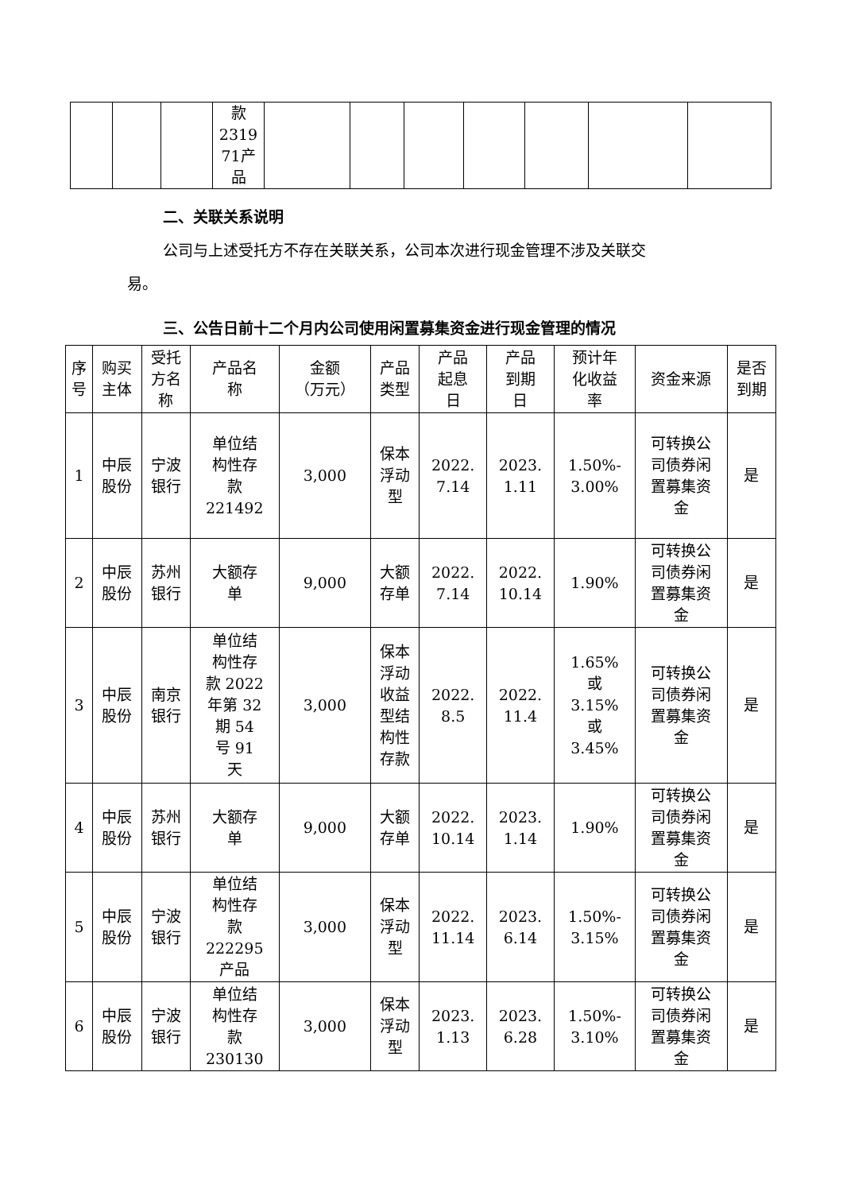| | | | 款 2319 71产 品 | | | | | | | |
二、关联关系说明
公司与上述受托方不存在关联关系，公司本次进行现金管理不涉及关联交
易。
三、公告日前十二个月内公司使用闲置募集资金进行现金管理的情况
| 序 号 | 购买 主体 | 受托 方名 称 | 产品名 称 | 金额 （万元） | 产品 类型 | 产品 起息 日 | 产品 到期 日 | 预计年 化收益 率 | 资金来源 | 是否 到期 |
| --- | --- | --- | --- | --- | --- | --- | --- | --- | --- | --- |
| 1 | 中辰 股份 | 宁波 银行 | 单位结 构性存 款 221492 | 3,000 | 保本 浮动 型 | 2022. 7.14 | 2023. 1.11 | 1.50%- 3.00% | 可转换公 司债券闲 置募集资 金 | 是 |
| 2 | 中辰 股份 | 苏州 银行 | 大额存 单 | 9,000 | 大额 存单 | 2022. 7.14 | 2022. 10.14 | 1.90% | 可转换公 司债券闲 置募集资 金 | 是 |
| 3 | 中辰 股份 | 南京 银行 | 单位结 构性存 款 2022 年第 32 期 54 号 91 天 | 3,000 | 保本 浮动 收益 型结 构性 存款 | 2022. 8.5 | 2022. 11.4 | 1.65% 或 3.15% 或 3.45% | 可转换公 司债券闲 置募集资 金 | 是 |
| 4 | 中辰 股份 | 苏州 银行 | 大额存 单 | 9,000 | 大额 存单 | 2022. 10.14 | 2023. 1.14 | 1.90% | 可转换公 司债券闲 置募集资 金 | 是 |
| 5 | 中辰 股份 | 宁波 银行 | 单位结 构性存 款 222295 产品 | 3,000 | 保本 浮动 型 | 2022. 11.14 | 2023. 6.14 | 1.50%- 3.15% | 可转换公 司债券闲 置募集资 金 | 是 |
| 6 | 中辰 股份 | 宁波 银行 | 单位结 构性存 款 230130 | 3,000 | 保本 浮动 型 | 2023. 1.13 | 2023. 6.28 | 1.50%- 3.10% | 可转换公 司债券闲 置募集资 金 | 是 |